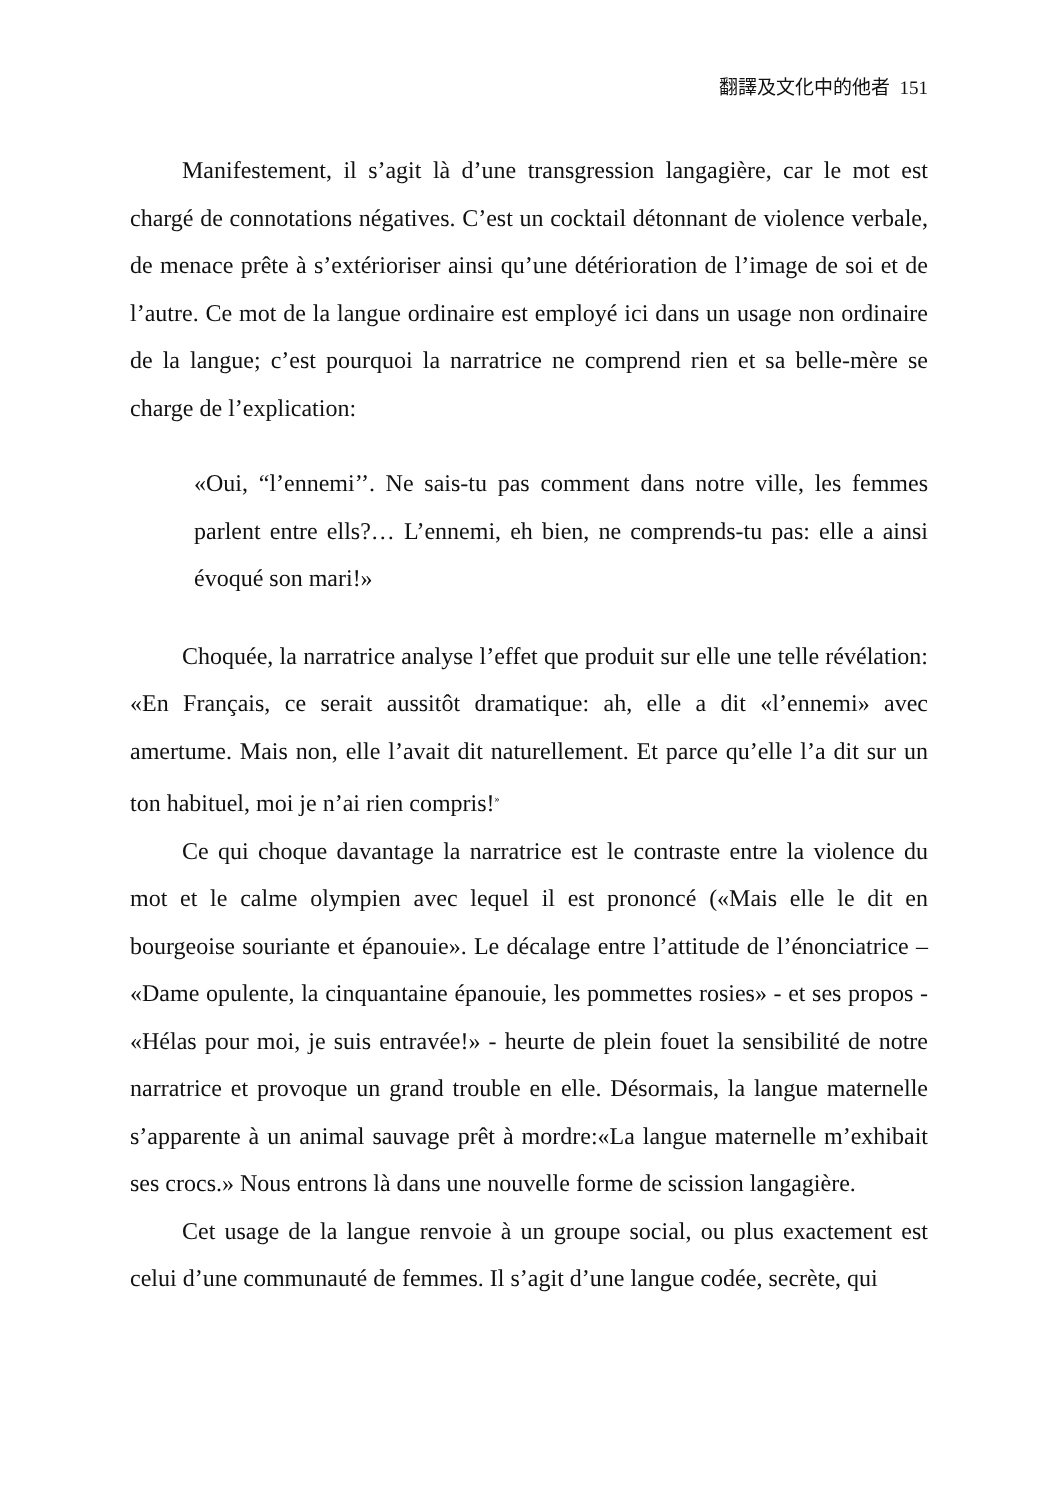翻譯及文化中的他者 151
Manifestement, il s’agit là d’une transgression langagière, car le mot est chargé de connotations négatives. C’est un cocktail détonnant de violence verbale, de menace prête à s’extérioriser ainsi qu’une détérioration de l’image de soi et de l’autre. Ce mot de la langue ordinaire est employé ici dans un usage non ordinaire de la langue; c’est pourquoi la narratrice ne comprend rien et sa belle-mère se charge de l’explication:
«Oui, “l’ennemi’’. Ne sais-tu pas comment dans notre ville, les femmes parlent entre ells?… L’ennemi, eh bien, ne comprends-tu pas: elle a ainsi évoqué son mari!»
Choquée, la narratrice analyse l’effet que produit sur elle une telle révélation: «En Français, ce serait aussitôt dramatique: ah, elle a dit «l’ennemi» avec amertume. Mais non, elle l’avait dit naturellement. Et parce qu’elle l’a dit sur un ton habituel, moi je n’ai rien compris!<sup>»</sup>
Ce qui choque davantage la narratrice est le contraste entre la violence du mot et le calme olympien avec lequel il est prononcé («Mais elle le dit en bourgeoise souriante et épanouie». Le décalage entre l’attitude de l’énonciatrice – «Dame opulente, la cinquantaine épanouie, les pommettes rosies» - et ses propos - «Hélas pour moi, je suis entravée!» - heurte de plein fouet la sensibilité de notre narratrice et provoque un grand trouble en elle. Désormais, la langue maternelle s’apparente à un animal sauvage prêt à mordre:«La langue maternelle m’exhibait ses crocs.» Nous entrons là dans une nouvelle forme de scission langagière.
Cet usage de la langue renvoie à un groupe social, ou plus exactement est celui d’une communauté de femmes. Il s’agit d’une langue codée, secrète, qui